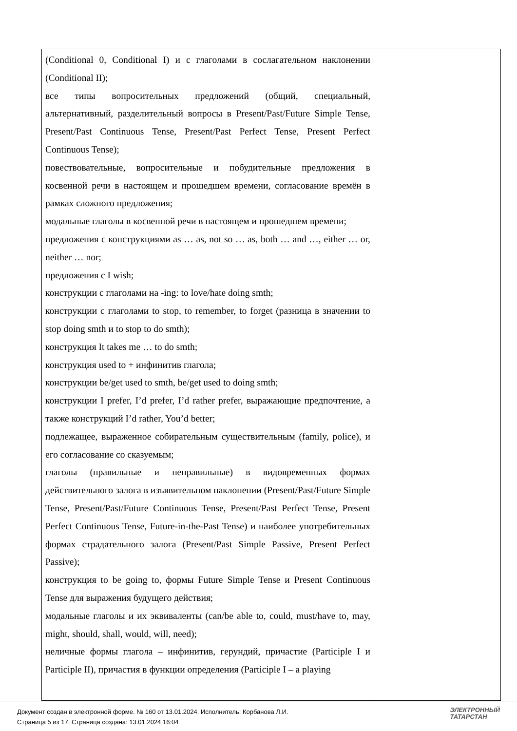| (Conditional 0, Conditional I) и с глаголами в сослагательном наклонении (Conditional II); все типы вопросительных предложений (общий, специальный, альтернативный, разделительный вопросы в Present/Past/Future Simple Tense, Present/Past Continuous Tense, Present/Past Perfect Tense, Present Perfect Continuous Tense); повествовательные, вопросительные и побудительные предложения в косвенной речи в настоящем и прошедшем времени, согласование времён в рамках сложного предложения; модальные глаголы в косвенной речи в настоящем и прошедшем времени; предложения с конструкциями as … as, not so … as, both … and …, either … or, neither … nor; предложения с I wish; конструкции с глаголами на -ing: to love/hate doing smth; конструкции с глаголами to stop, to remember, to forget (разница в значении to stop doing smth и to stop to do smth); конструкция It takes me … to do smth; конструкция used to + инфинитив глагола; конструкции be/get used to smth, be/get used to doing smth; конструкции I prefer, I’d prefer, I’d rather prefer, выражающие предпочтение, а также конструкций I’d rather, You’d better; подлежащее, выраженное собирательным существительным (family, police), и его согласование со сказуемым; глаголы (правильные и неправильные) в видовременных формах действительного залога в изъявительном наклонении (Present/Past/Future Simple Tense, Present/Past/Future Continuous Tense, Present/Past Perfect Tense, Present Perfect Continuous Tense, Future-in-the-Past Tense) и наиболее употребительных формах страдательного залога (Present/Past Simple Passive, Present Perfect Passive); конструкция to be going to, формы Future Simple Tense и Present Continuous Tense для выражения будущего действия; модальные глаголы и их эквиваленты (can/be able to, could, must/have to, may, might, should, shall, would, will, need); неличные формы глагола – инфинитив, герундий, причастие (Participle I и Participle II), причастия в функции определения (Participle I – a playing | |
Документ создан в электронной форме. № 160 от 13.01.2024. Исполнитель: Корбанова Л.И.
Страница 5 из 17. Страница создана: 13.01.2024 16:04
ЭЛЕКТРОННЫЙ
ТАТАРСТАН